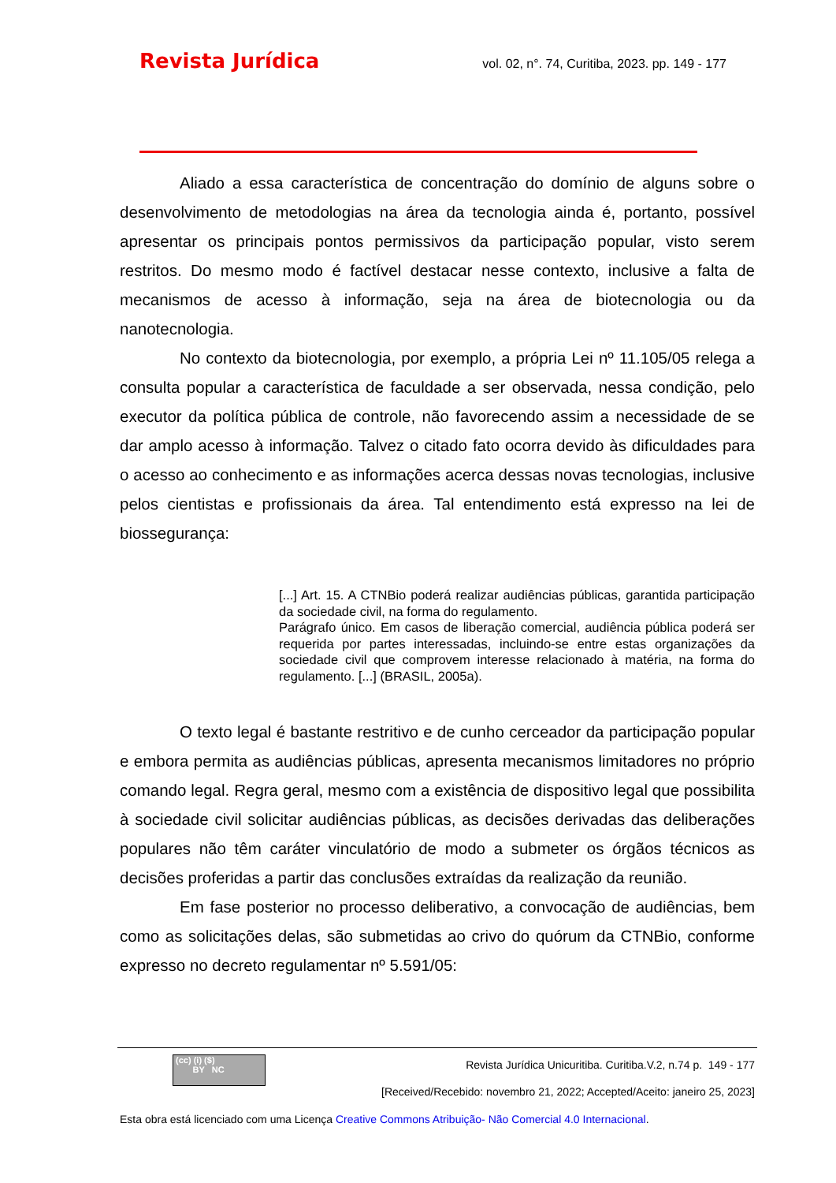Revista Jurídica vol. 02, n°. 74, Curitiba, 2023. pp. 149 - 177
Aliado a essa característica de concentração do domínio de alguns sobre o desenvolvimento de metodologias na área da tecnologia ainda é, portanto, possível apresentar os principais pontos permissivos da participação popular, visto serem restritos. Do mesmo modo é factível destacar nesse contexto, inclusive a falta de mecanismos de acesso à informação, seja na área de biotecnologia ou da nanotecnologia.
No contexto da biotecnologia, por exemplo, a própria Lei nº 11.105/05 relega a consulta popular a característica de faculdade a ser observada, nessa condição, pelo executor da política pública de controle, não favorecendo assim a necessidade de se dar amplo acesso à informação. Talvez o citado fato ocorra devido às dificuldades para o acesso ao conhecimento e as informações acerca dessas novas tecnologias, inclusive pelos cientistas e profissionais da área. Tal entendimento está expresso na lei de biossegurança:
[...] Art. 15. A CTNBio poderá realizar audiências públicas, garantida participação da sociedade civil, na forma do regulamento.
Parágrafo único. Em casos de liberação comercial, audiência pública poderá ser requerida por partes interessadas, incluindo-se entre estas organizações da sociedade civil que comprovem interesse relacionado à matéria, na forma do regulamento. [...] (BRASIL, 2005a).
O texto legal é bastante restritivo e de cunho cerceador da participação popular e embora permita as audiências públicas, apresenta mecanismos limitadores no próprio comando legal. Regra geral, mesmo com a existência de dispositivo legal que possibilita à sociedade civil solicitar audiências públicas, as decisões derivadas das deliberações populares não têm caráter vinculatório de modo a submeter os órgãos técnicos as decisões proferidas a partir das conclusões extraídas da realização da reunião.
Em fase posterior no processo deliberativo, a convocação de audiências, bem como as solicitações delas, são submetidas ao crivo do quórum da CTNBio, conforme expresso no decreto regulamentar nº 5.591/05:
(cc) (i) ($)
BY NC
Revista Jurídica Unicuritiba. Curitiba.V.2, n.74 p. 149 - 177
[Received/Recebido: novembro 21, 2022; Accepted/Aceito: janeiro 25, 2023]
Esta obra está licenciado com uma Licença Creative Commons Atribuição- Não Comercial 4.0 Internacional.